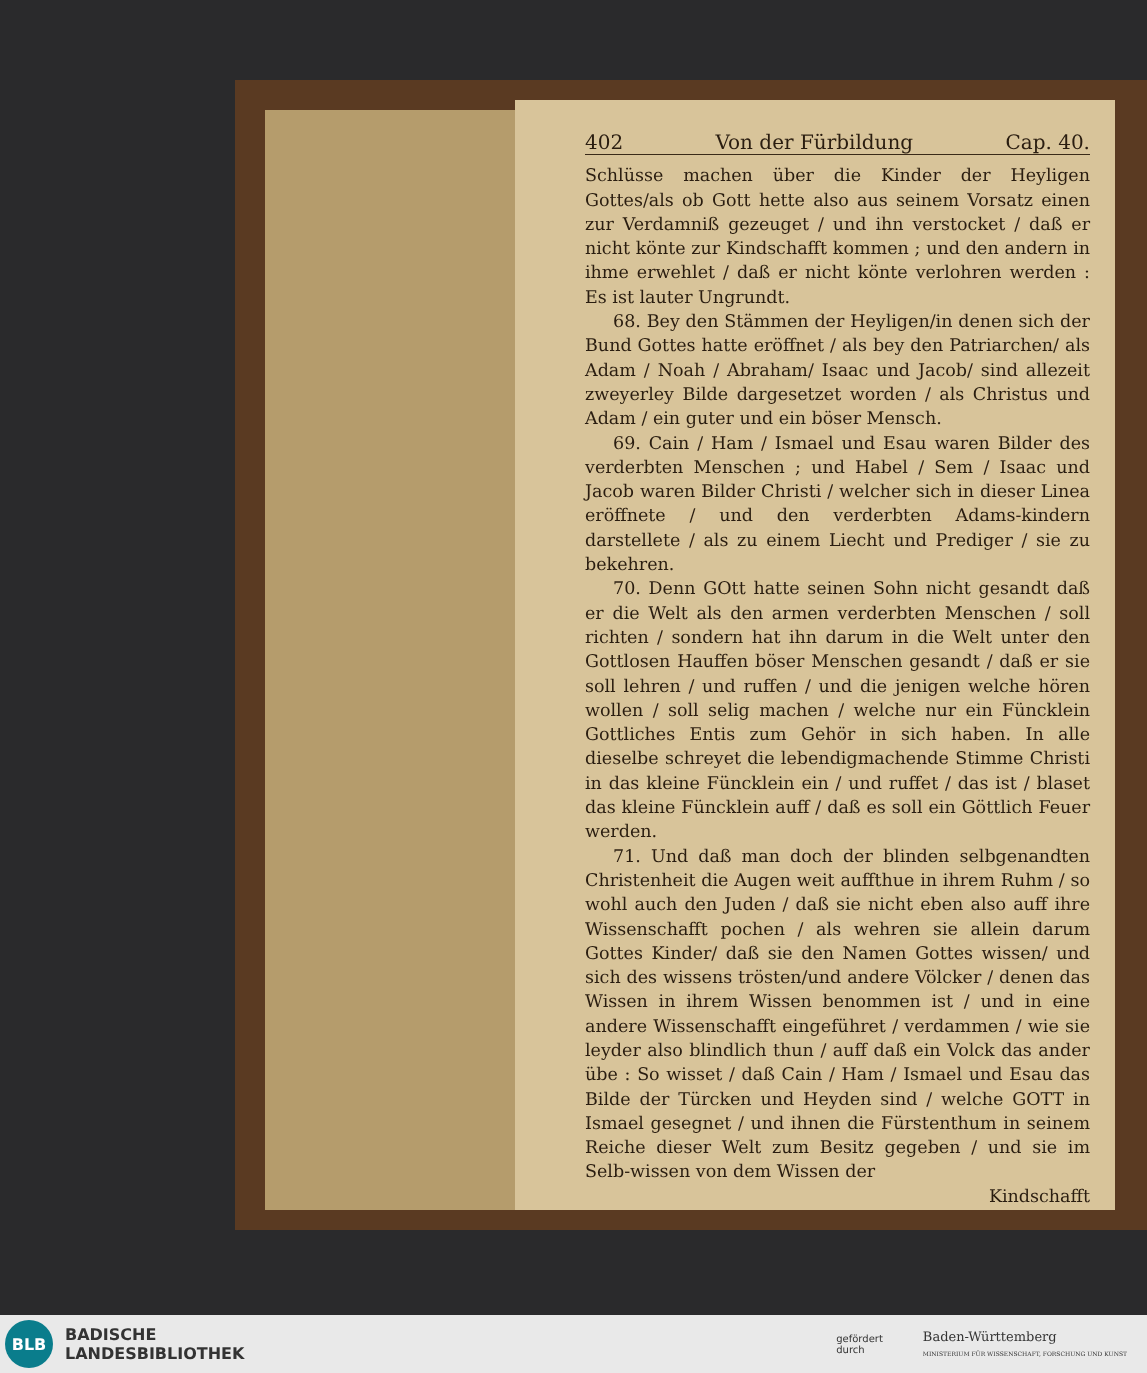402 Von der Fürbildung Cap. 40.
Schlüsse machen über die Kinder der Heyligen Gottes/als ob Gott hette also aus seinem Vorsatz einen zur Verdamniß gezeuget / und ihn verstocket / daß er nicht könte zur Kindschafft kommen ; und den andern in ihme erwehlet / daß er nicht könte verlohren werden : Es ist lauter Ungrundt.
68. Bey den Stämmen der Heyligen/in denen sich der Bund Gottes hatte eröffnet / als bey den Patriarchen/ als Adam / Noah / Abraham/ Isaac und Jacob/ sind allezeit zweyerley Bilde dargesetzet worden / als Christus und Adam / ein guter und ein böser Mensch.
69. Cain / Ham / Ismael und Esau waren Bilder des verderbten Menschen ; und Habel / Sem / Isaac und Jacob waren Bilder Christi / welcher sich in dieser Linea eröffnete / und den verderbten Adams-kindern darstellete / als zu einem Liecht und Prediger / sie zu bekehren.
70. Denn GOtt hatte seinen Sohn nicht gesandt daß er die Welt als den armen verderbten Menschen / soll richten / sondern hat ihn darum in die Welt unter den Gottlosen Hauffen böser Menschen gesandt / daß er sie soll lehren / und ruffen / und die jenigen welche hören wollen / soll selig machen / welche nur ein Füncklein Gottliches Entis zum Gehör in sich haben. In alle dieselbe schreyet die lebendigmachende Stimme Christi in das kleine Füncklein ein / und ruffet / das ist / blaset das kleine Füncklein auff / daß es soll ein Göttlich Feuer werden.
71. Und daß man doch der blinden selbgenandten Christenheit die Augen weit auffthue in ihrem Ruhm / so wohl auch den Juden / daß sie nicht eben also auff ihre Wissenschafft pochen / als wehren sie allein darum Gottes Kinder/ daß sie den Namen Gottes wissen/ und sich des wissens trösten/und andere Völcker / denen das Wissen in ihrem Wissen benommen ist / und in eine andere Wissenschafft eingeführet / verdammen / wie sie leyder also blindlich thun / auff daß ein Volck das ander übe : So wisset / daß Cain / Ham / Ismael und Esau das Bilde der Türcken und Heyden sind / welche GOTT in Ismael gesegnet / und ihnen die Fürstenthum in seinem Reiche dieser Welt zum Besitz gegeben / und sie im Selb-wissen von dem Wissen der
Kindschafft
BLB
BADISCHE
LANDESBIBLIOTHEK
gefördert
durch Baden-Württemberg
MINISTERIUM FÜR WISSENSCHAFT, FORSCHUNG UND KUNST